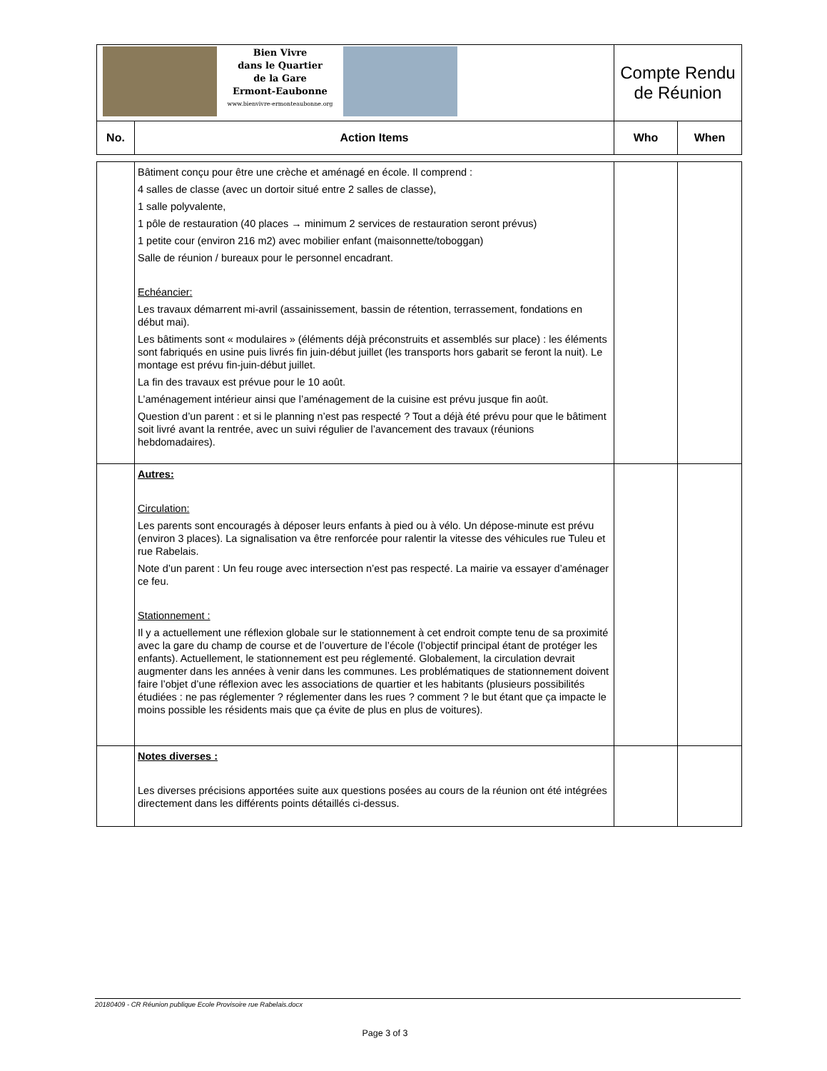| Bien Vivre dans le Quartier de la Gare Ermont-Eaubonne www.bienvivre-ermonteaubonne.org | | Compte Rendu de Réunion | |
| No. | Action Items | Who | When |
| | Bâtiment conçu pour être une crèche et aménagé en école. Il comprend : 4 salles de classe (avec un dortoir situé entre 2 salles de classe), 1 salle polyvalente, 1 pôle de restauration (40 places → minimum 2 services de restauration seront prévus) 1 petite cour (environ 216 m2) avec mobilier enfant (maisonnette/toboggan) Salle de réunion / bureaux pour le personnel encadrant. Echéancier: Les travaux démarrent mi-avril (assainissement, bassin de rétention, terrassement, fondations en début mai). Les bâtiments sont « modulaires » (éléments déjà préconstruits et assemblés sur place) : les éléments sont fabriqués en usine puis livrés fin juin-début juillet (les transports hors gabarit se feront la nuit). Le montage est prévu fin-juin-début juillet. La fin des travaux est prévue pour le 10 août. L’aménagement intérieur ainsi que l’aménagement de la cuisine est prévu jusque fin août. Question d’un parent : et si le planning n’est pas respecté ? Tout a déjà été prévu pour que le bâtiment soit livré avant la rentrée, avec un suivi régulier de l’avancement des travaux (réunions hebdomadaires). | | |
| | Autres: Circulation: Les parents sont encouragés à déposer leurs enfants à pied ou à vélo. Un dépose-minute est prévu (environ 3 places). La signalisation va être renforcée pour ralentir la vitesse des véhicules rue Tuleu et rue Rabelais. Note d’un parent : Un feu rouge avec intersection n’est pas respecté. La mairie va essayer d’aménager ce feu. Stationnement : Il y a actuellement une réflexion globale sur le stationnement à cet endroit compte tenu de sa proximité avec la gare du champ de course et de l’ouverture de l’école (l’objectif principal étant de protéger les enfants). Actuellement, le stationnement est peu réglementé. Globalement, la circulation devrait augmenter dans les années à venir dans les communes. Les problématiques de stationnement doivent faire l’objet d’une réflexion avec les associations de quartier et les habitants (plusieurs possibilités étudiées : ne pas réglementer ? réglementer dans les rues ? comment ? le but étant que ça impacte le moins possible les résidents mais que ça évite de plus en plus de voitures). | | |
| | Notes diverses : Les diverses précisions apportées suite aux questions posées au cours de la réunion ont été intégrées directement dans les différents points détaillés ci-dessus. | | |
20180409 - CR Réunion publique Ecole Provisoire rue Rabelais.docx
Page 3 of 3